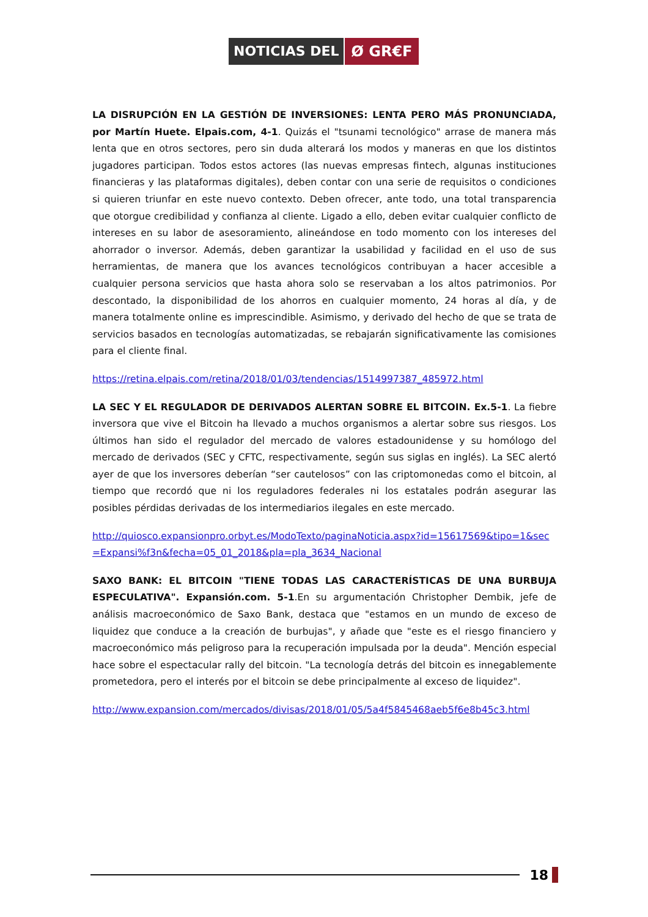NOTICIAS DEL Ø GR€F
LA DISRUPCIÓN EN LA GESTIÓN DE INVERSIONES: LENTA PERO MÁS PRONUNCIADA, por Martín Huete. Elpais.com, 4-1. Quizás el "tsunami tecnológico" arrase de manera más lenta que en otros sectores, pero sin duda alterará los modos y maneras en que los distintos jugadores participan. Todos estos actores (las nuevas empresas fintech, algunas instituciones financieras y las plataformas digitales), deben contar con una serie de requisitos o condiciones si quieren triunfar en este nuevo contexto. Deben ofrecer, ante todo, una total transparencia que otorgue credibilidad y confianza al cliente. Ligado a ello, deben evitar cualquier conflicto de intereses en su labor de asesoramiento, alineándose en todo momento con los intereses del ahorrador o inversor. Además, deben garantizar la usabilidad y facilidad en el uso de sus herramientas, de manera que los avances tecnológicos contribuyan a hacer accesible a cualquier persona servicios que hasta ahora solo se reservaban a los altos patrimonios. Por descontado, la disponibilidad de los ahorros en cualquier momento, 24 horas al día, y de manera totalmente online es imprescindible. Asimismo, y derivado del hecho de que se trata de servicios basados en tecnologías automatizadas, se rebajarán significativamente las comisiones para el cliente final.
https://retina.elpais.com/retina/2018/01/03/tendencias/1514997387_485972.html
LA SEC Y EL REGULADOR DE DERIVADOS ALERTAN SOBRE EL BITCOIN. Ex.5-1. La fiebre inversora que vive el Bitcoin ha llevado a muchos organismos a alertar sobre sus riesgos. Los últimos han sido el regulador del mercado de valores estadounidense y su homólogo del mercado de derivados (SEC y CFTC, respectivamente, según sus siglas en inglés). La SEC alertó ayer de que los inversores deberían “ser cautelosos” con las criptomonedas como el bitcoin, al tiempo que recordó que ni los reguladores federales ni los estatales podrán asegurar las posibles pérdidas derivadas de los intermediarios ilegales en este mercado.
http://quiosco.expansionpro.orbyt.es/ModoTexto/paginaNoticia.aspx?id=15617569&tipo=1&sec=Expansi%f3n&fecha=05_01_2018&pla=pla_3634_Nacional
SAXO BANK: EL BITCOIN "TIENE TODAS LAS CARACTERÍSTICAS DE UNA BURBUJA ESPECULATIVA". Expansión.com. 5-1.En su argumentación Christopher Dembik, jefe de análisis macroeconómico de Saxo Bank, destaca que "estamos en un mundo de exceso de liquidez que conduce a la creación de burbujas", y añade que "este es el riesgo financiero y macroeconómico más peligroso para la recuperación impulsada por la deuda". Mención especial hace sobre el espectacular rally del bitcoin. "La tecnología detrás del bitcoin es innegablemente prometedora, pero el interés por el bitcoin se debe principalmente al exceso de liquidez".
http://www.expansion.com/mercados/divisas/2018/01/05/5a4f5845468aeb5f6e8b45c3.html
18